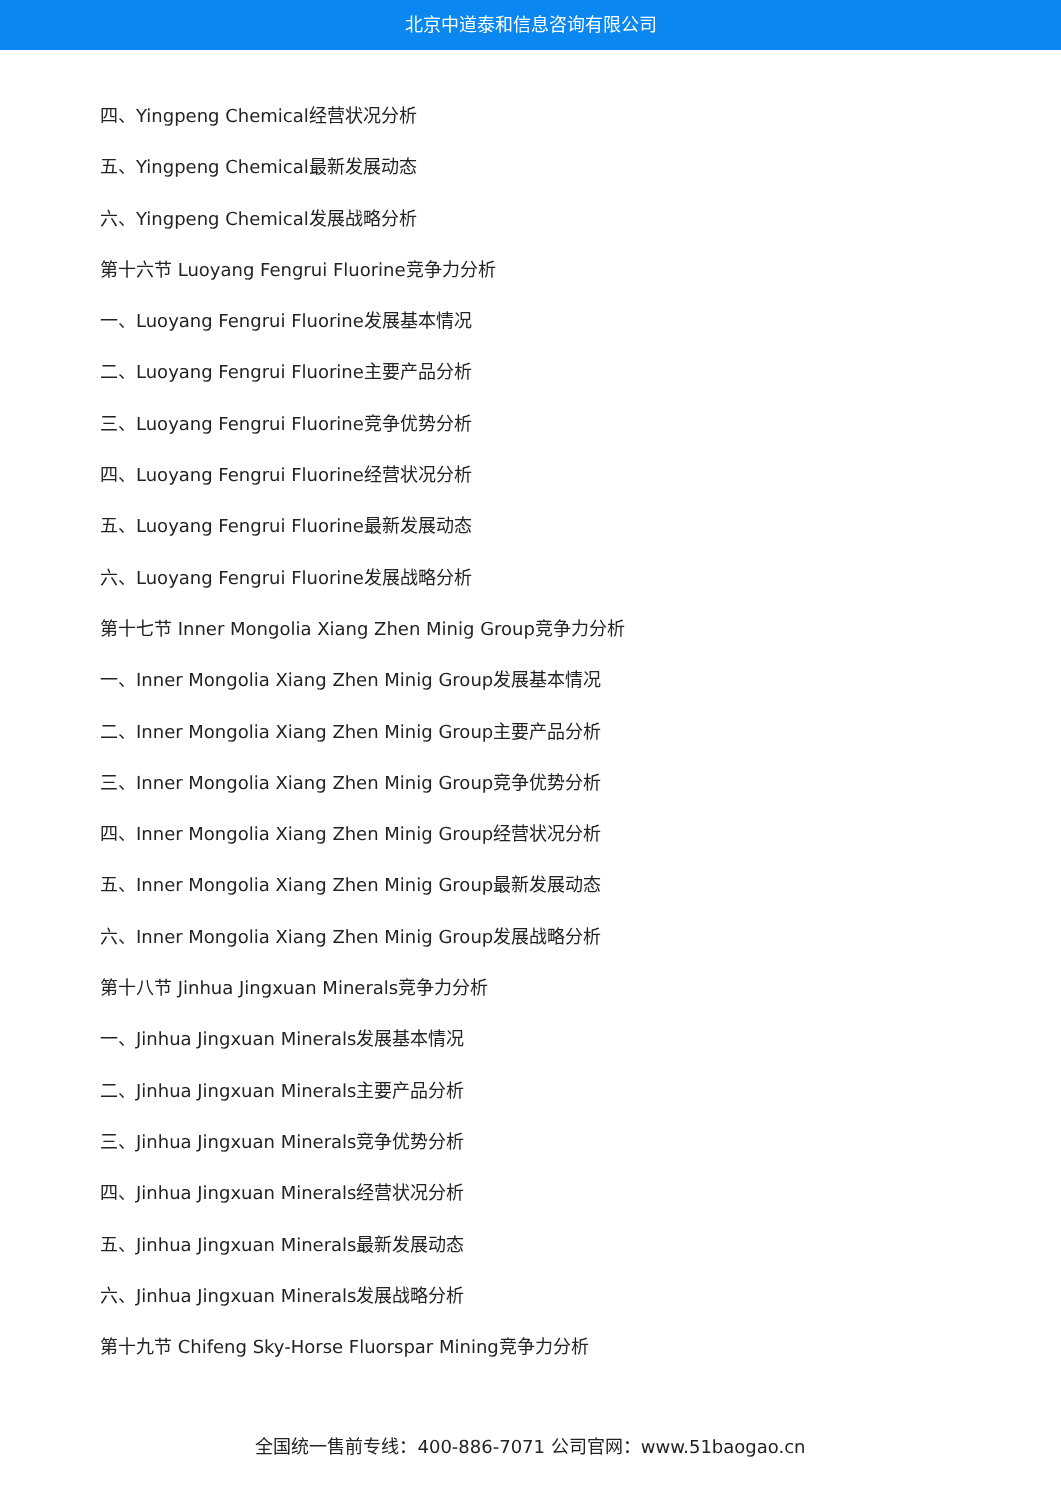北京中道泰和信息咨询有限公司
四、Yingpeng Chemical经营状况分析
五、Yingpeng Chemical最新发展动态
六、Yingpeng Chemical发展战略分析
第十六节 Luoyang Fengrui Fluorine竞争力分析
一、Luoyang Fengrui Fluorine发展基本情况
二、Luoyang Fengrui Fluorine主要产品分析
三、Luoyang Fengrui Fluorine竞争优势分析
四、Luoyang Fengrui Fluorine经营状况分析
五、Luoyang Fengrui Fluorine最新发展动态
六、Luoyang Fengrui Fluorine发展战略分析
第十七节 Inner Mongolia Xiang Zhen Minig Group竞争力分析
一、Inner Mongolia Xiang Zhen Minig Group发展基本情况
二、Inner Mongolia Xiang Zhen Minig Group主要产品分析
三、Inner Mongolia Xiang Zhen Minig Group竞争优势分析
四、Inner Mongolia Xiang Zhen Minig Group经营状况分析
五、Inner Mongolia Xiang Zhen Minig Group最新发展动态
六、Inner Mongolia Xiang Zhen Minig Group发展战略分析
第十八节 Jinhua Jingxuan Minerals竞争力分析
一、Jinhua Jingxuan Minerals发展基本情况
二、Jinhua Jingxuan Minerals主要产品分析
三、Jinhua Jingxuan Minerals竞争优势分析
四、Jinhua Jingxuan Minerals经营状况分析
五、Jinhua Jingxuan Minerals最新发展动态
六、Jinhua Jingxuan Minerals发展战略分析
第十九节 Chifeng Sky-Horse Fluorspar Mining竞争力分析
全国统一售前专线：400-886-7071 公司官网：www.51baogao.cn